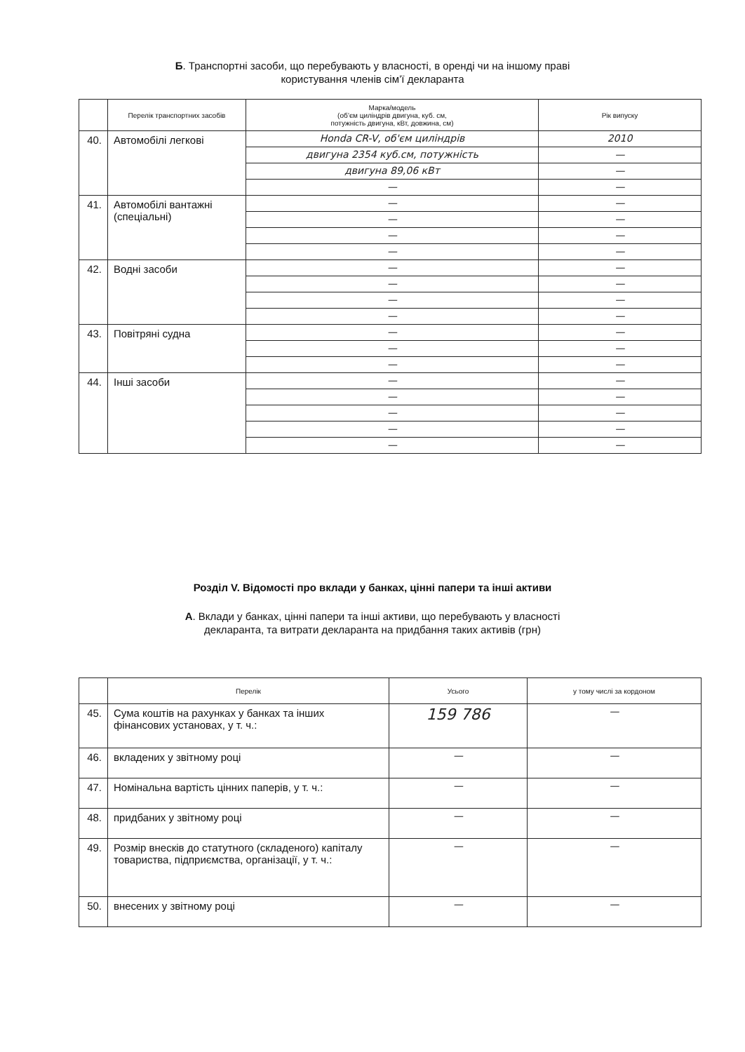Б. Транспортні засоби, що перебувають у власності, в оренді чи на іншому праві
користування членів сім’ї декларанта
| | Перелік транспортних засобів | Марка/модель (об’єм циліндрів двигуна, куб. см, потужність двигуна, кВт, довжина, см) | Рік випуску |
| --- | --- | --- | --- |
| 40. | Автомобілі легкові | Honda CR-V, об'єм циліндрів | 2010 |
| | | двигуна 2354 куб.см, потужність | — |
| | | двигуна 89,06 кВт | — |
| | | — | — |
| 41. | Автомобілі вантажні (спеціальні) | — | — |
| | | — | — |
| | | — | — |
| | | — | — |
| 42. | Водні засоби | — | — |
| | | — | — |
| | | — | — |
| | | — | — |
| 43. | Повітряні судна | — | — |
| | | — | — |
| | | — | — |
| 44. | Інші засоби | — | — |
| | | — | — |
| | | — | — |
| | | — | — |
| | | — | — |
Розділ V. Відомості про вклади у банках, цінні папери та інші активи
А. Вклади у банках, цінні папери та інші активи, що перебувають у власності
декларанта, та витрати декларанта на придбання таких активів (грн)
| | Перелік | Усього | у тому числі за кордоном |
| --- | --- | --- | --- |
| 45. | Сума коштів на рахунках у банках та інших фінансових установах, у т. ч.: | 159 786 | — |
| 46. | вкладених у звітному році | — | — |
| 47. | Номінальна вартість цінних паперів, у т. ч.: | — | — |
| 48. | придбаних у звітному році | — | — |
| 49. | Розмір внесків до статутного (складеного) капіталу товариства, підприємства, організації, у т. ч.: | — | — |
| 50. | внесених у звітному році | — | — |